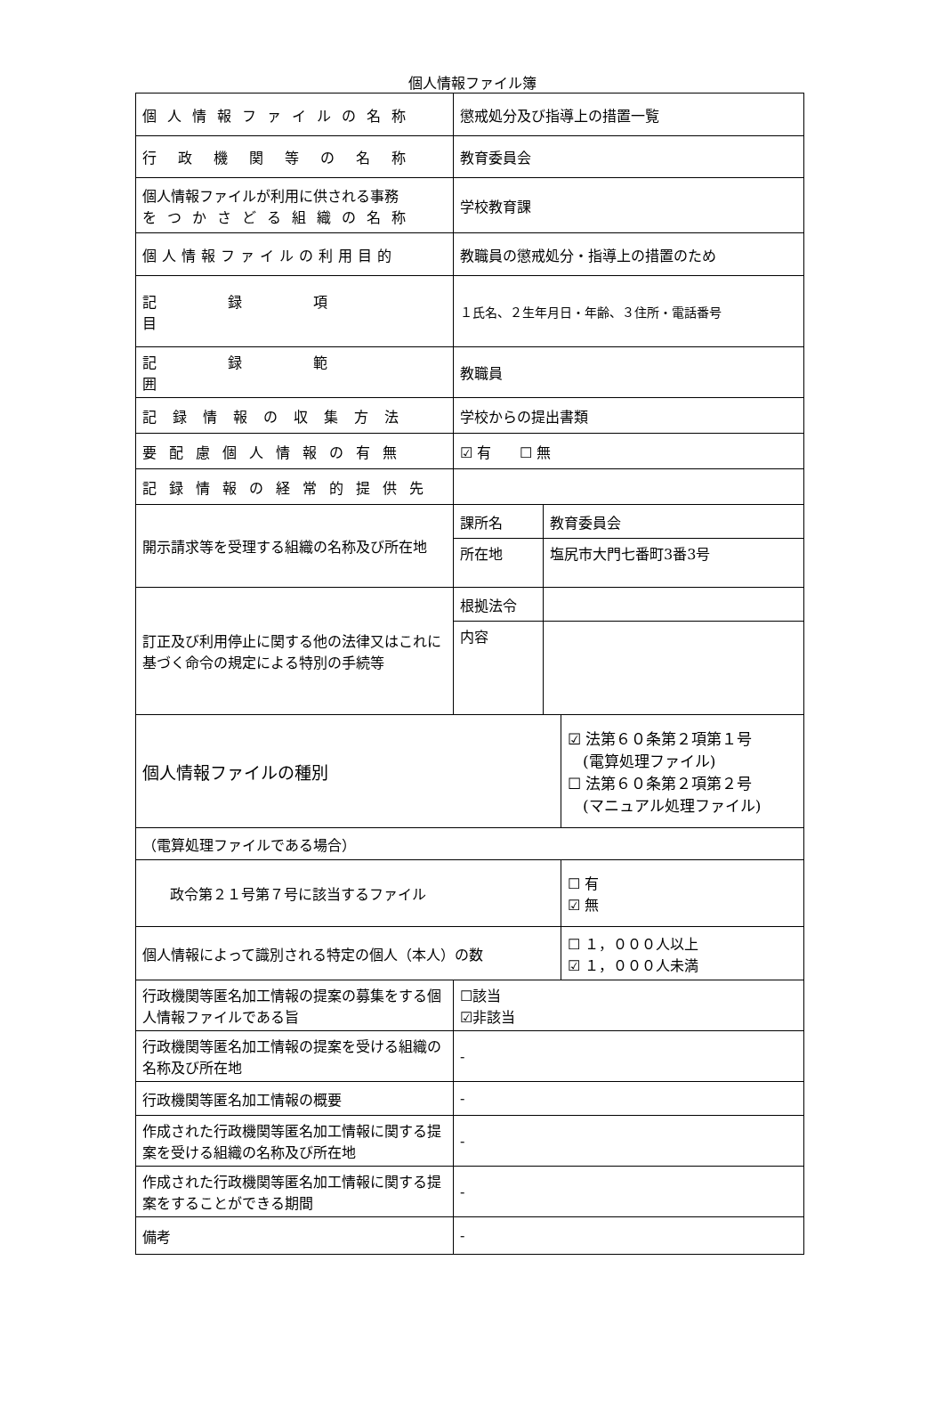個人情報ファイル簿
| 個人情報ファイルの名称 | 懲戒処分及び指導上の措置一覧 | | |
| 行政機関等の名称 | 教育委員会 | | |
| 個人情報ファイルが利用に供される事務 をつかさどる組織の名称 | 学校教育課 | | |
| 個人情報ファイルの利用目的 | 教職員の懲戒処分・指導上の措置のため | | |
| 記録項目 | １氏名、２生年月日・年齢、３住所・電話番号 | | |
| 記録範囲 | 教職員 | | |
| 記録情報の収集方法 | 学校からの提出書類 | | |
| 要配慮個人情報の有無 | ☑ 有 ☐ 無 | | |
| 記録情報の経常的提供先 | | | |
| 開示請求等を受理する組織の名称及び所在地 | 課所名 | 教育委員会 | |
| | 所在地 | 塩尻市大門七番町3番3号 | |
| 訂正及び利用停止に関する他の法律又はこれに基づく命令の規定による特別の手続等 | 根拠法令 | | |
| | 内容 | | |
| 個人情報ファイルの種別 | | | ☑ 法第６０条第２項第１号 (電算処理ファイル) ☐ 法第６０条第２項第２号 (マニュアル処理ファイル) |
| （電算処理ファイルである場合） | | | |
| 政令第２１号第７号に該当するファイル | | | ☐ 有 ☑ 無 |
| 個人情報によって識別される特定の個人（本人）の数 | | | ☐ １，０００人以上 ☑ １，０００人未満 |
| 行政機関等匿名加工情報の提案の募集をする個人情報ファイルである旨 | ☐該当 ☑非該当 | | |
| 行政機関等匿名加工情報の提案を受ける組織の名称及び所在地 | - | | |
| 行政機関等匿名加工情報の概要 | - | | |
| 作成された行政機関等匿名加工情報に関する提案を受ける組織の名称及び所在地 | - | | |
| 作成された行政機関等匿名加工情報に関する提案をすることができる期間 | - | | |
| 備考 | - | | |